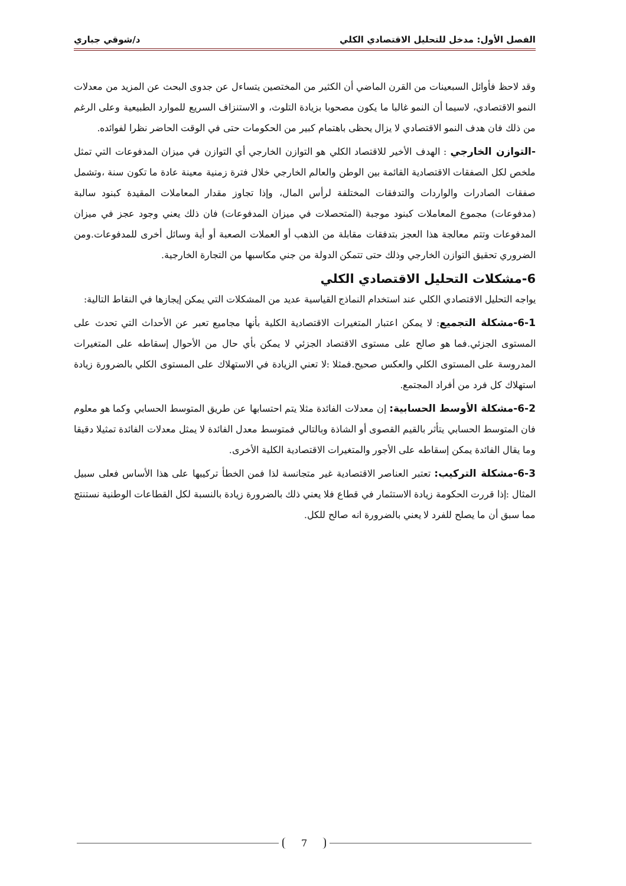الفصل الأول: مدخل للتحليل الاقتصادي الكلي د/شوقي جباري
وقد لاحظ فأوائل السبعينات من القرن الماضي أن الكثير من المختصين يتساءل عن جدوى البحث عن المزيد من معدلات النمو الاقتصادي، لاسيما أن النمو غالبا ما يكون مصحوبا بزيادة التلوث، و الاستنزاف السريع للموارد الطبيعية وعلى الرغم من ذلك فان هدف النمو الاقتصادي لا يزال يحظى باهتمام كبير من الحكومات حتى في الوقت الحاضر نظرا لفوائده.
-التوازن الخارجي : الهدف الأخير للاقتصاد الكلي هو التوازن الخارجي أي التوازن في ميزان المدفوعات التي تمثل ملخص لكل الصفقات الاقتصادية القائمة بين الوطن والعالم الخارجي خلال فترة زمنية معينة عادة ما تكون سنة ،وتشمل صفقات الصادرات والواردات والتدفقات المختلفة لرأس المال، وإذا تجاوز مقدار المعاملات المقيدة كبنود سالبة (مدفوعات) مجموع المعاملات كبنود موجبة (المتحصلات في ميزان المدفوعات) فان ذلك يعني وجود عجز في ميزان المدفوعات وتتم معالجة هذا العجز بتدفقات مقابلة من الذهب أو العملات الصعبة أو أية وسائل أخرى للمدفوعات.ومن الضروري تحقيق التوازن الخارجي وذلك حتى تتمكن الدولة من جني مكاسبها من التجارة الخارجية.
6-مشكلات التحليل الاقتصادي الكلي
يواجه التحليل الاقتصادي الكلي عند استخدام النماذج القياسية عديد من المشكلات التي يمكن إيجازها في النقاط التالية:
6-1-مشكلة التجميع: لا يمكن اعتبار المتغيرات الاقتصادية الكلية بأنها مجاميع تعبر عن الأحداث التي تحدث على المستوى الجزئي.فما هو صالح على مستوى الاقتصاد الجزئي لا يمكن بأي حال من الأحوال إسقاطه على المتغيرات المدروسة على المستوى الكلي والعكس صحيح.فمثلا :لا تعني الزيادة في الاستهلاك على المستوى الكلي بالضرورة زيادة استهلاك كل فرد من أفراد المجتمع.
6-2-مشكلة الأوسط الحسابية: إن معدلات الفائدة مثلا يتم احتسابها عن طريق المتوسط الحسابي وكما هو معلوم فان المتوسط الحسابي يتأثر بالقيم القصوى أو الشاذة وبالتالي فمتوسط معدل الفائدة لا يمثل معدلات الفائدة تمثيلا دقيقا وما يقال الفائدة يمكن إسقاطه على الأجور والمتغيرات الاقتصادية الكلية الأخرى.
6-3-مشكلة التركيب: تعتبر العناصر الاقتصادية غير متجانسة لذا فمن الخطأ تركيبها على هذا الأساس فعلى سبيل المثال :إذا قررت الحكومة زيادة الاستثمار في قطاع فلا يعني ذلك بالضرورة زيادة بالنسبة لكل القطاعات الوطنية نستنتج مما سبق أن ما يصلح للفرد لا يعني بالضرورة انه صالح للكل.
7